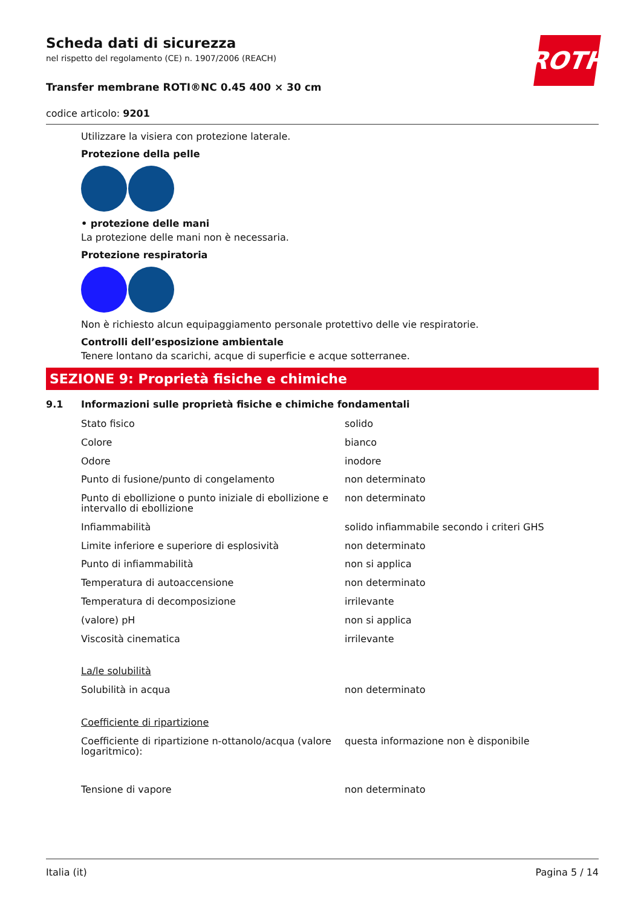ROTH
Scheda dati di sicurezza
nel rispetto del regolamento (CE) n. 1907/2006 (REACH)
Transfer membrane ROTI®NC 0.45 400 × 30 cm
codice articolo: 9201
Utilizzare la visiera con protezione laterale.
Protezione della pelle
• protezione delle mani
La protezione delle mani non è necessaria.
Protezione respiratoria
Non è richiesto alcun equipaggiamento personale protettivo delle vie respiratorie.
Controlli dell’esposizione ambientale
Tenere lontano da scarichi, acque di superficie e acque sotterranee.
SEZIONE 9: Proprietà fisiche e chimiche
9.1 Informazioni sulle proprietà fisiche e chimiche fondamentali
| Stato fisico | solido |
| Colore | bianco |
| Odore | inodore |
| Punto di fusione/punto di congelamento | non determinato |
| Punto di ebollizione o punto iniziale di ebollizione e intervallo di ebollizione | non determinato |
| Infiammabilità | solido infiammabile secondo i criteri GHS |
| Limite inferiore e superiore di esplosività | non determinato |
| Punto di infiammabilità | non si applica |
| Temperatura di autoaccensione | non determinato |
| Temperatura di decomposizione | irrilevante |
| (valore) pH | non si applica |
| Viscosità cinematica | irrilevante |
| La/le solubilità | |
| Solubilità in acqua | non determinato |
| Coefficiente di ripartizione | |
| Coefficiente di ripartizione n-ottanolo/acqua (valore logaritmico): | questa informazione non è disponibile |
| Tensione di vapore | non determinato |
Italia (it) Pagina 5 / 14